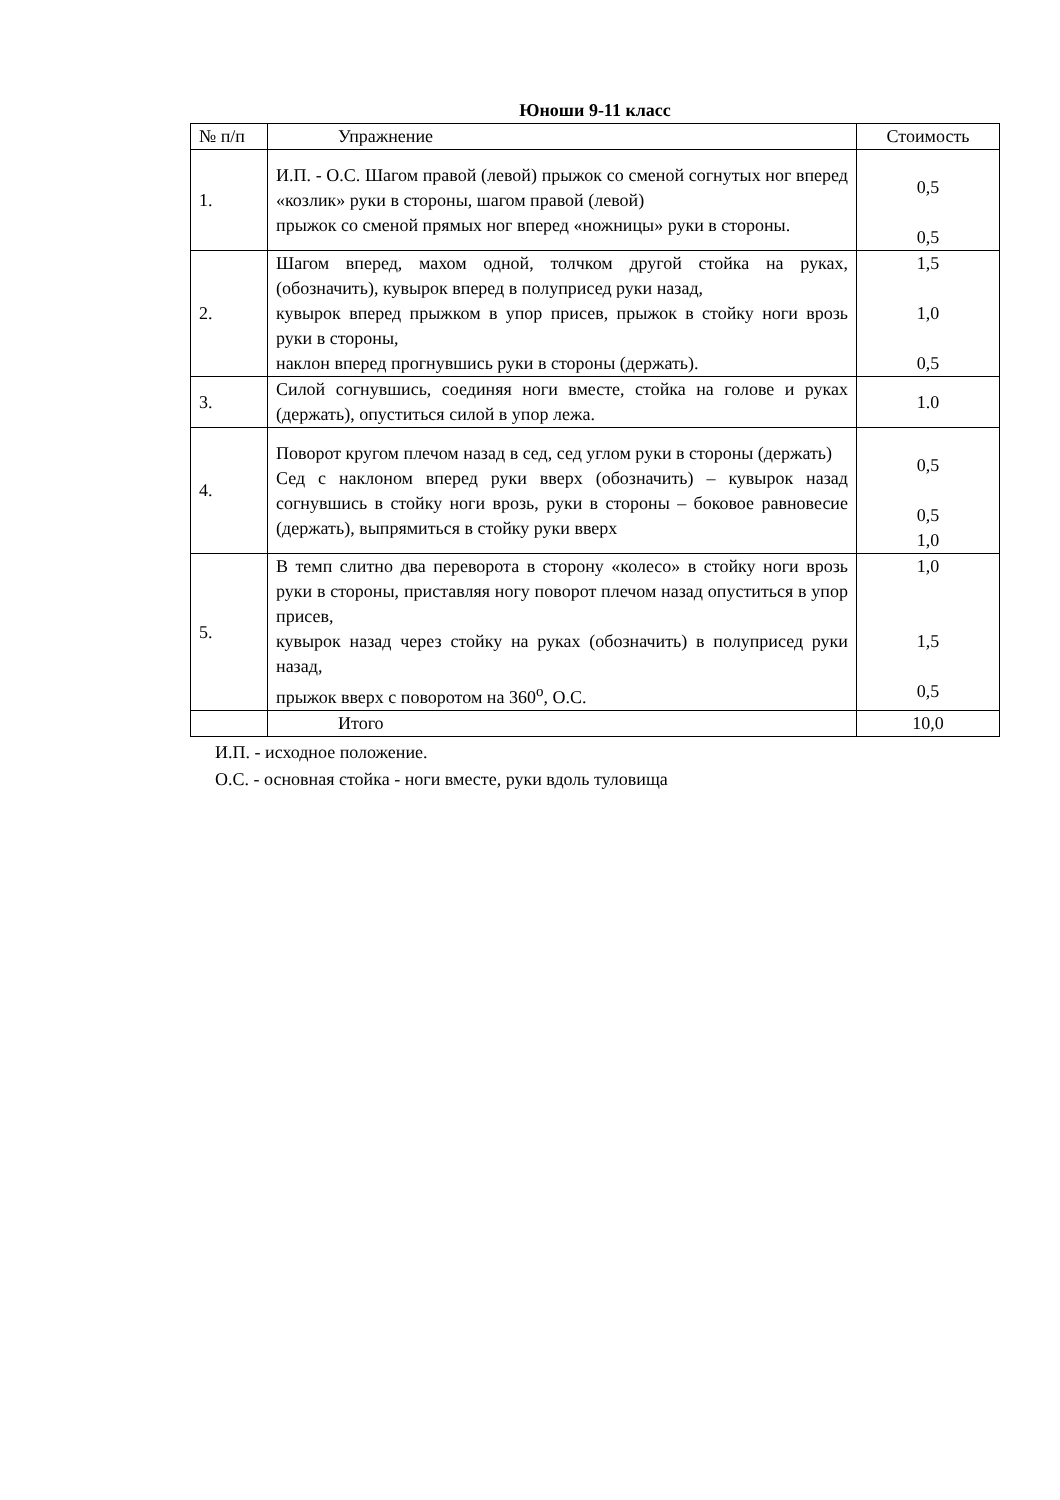Юноши 9-11 класс
| № п/п | Упражнение | Стоимость |
| --- | --- | --- |
| 1. | И.П. - О.С. Шагом правой (левой) прыжок со сменой согнутых ног вперед «козлик» руки в стороны, шагом правой (левой) прыжок со сменой прямых ног вперед «ножницы» руки в стороны. | 0,5 0,5 |
| 2. | Шагом вперед, махом одной, толчком другой стойка на руках, (обозначить), кувырок вперед в полуприсед руки назад, кувырок вперед прыжком в упор присев, прыжок в стойку ноги врозь руки в стороны, наклон вперед прогнувшись руки в стороны (держать). | 1,5 1,0 0,5 |
| 3. | Силой согнувшись, соединяя ноги вместе, стойка на голове и руках (держать), опуститься силой в упор лежа. | 1.0 |
| 4. | Поворот кругом плечом назад в сед, сед углом руки в стороны (держать) Сед с наклоном вперед руки вверх (обозначить) – кувырок назад согнувшись в стойку ноги врозь, руки в стороны – боковое равновесие (держать), выпрямиться в стойку руки вверх | 0,5 0,5 1,0 |
| 5. | В темп слитно два переворота в сторону «колесо» в стойку ноги врозь руки в стороны, приставляя ногу поворот плечом назад опуститься в упор присев, кувырок назад через стойку на руках (обозначить) в полуприсед руки назад, прыжок вверх с поворотом на 360<sup>о</sup>, О.С. | 1,0 1,5 0,5 |
| | Итого | 10,0 |
И.П. - исходное положение.
О.С. - основная стойка - ноги вместе, руки вдоль туловища